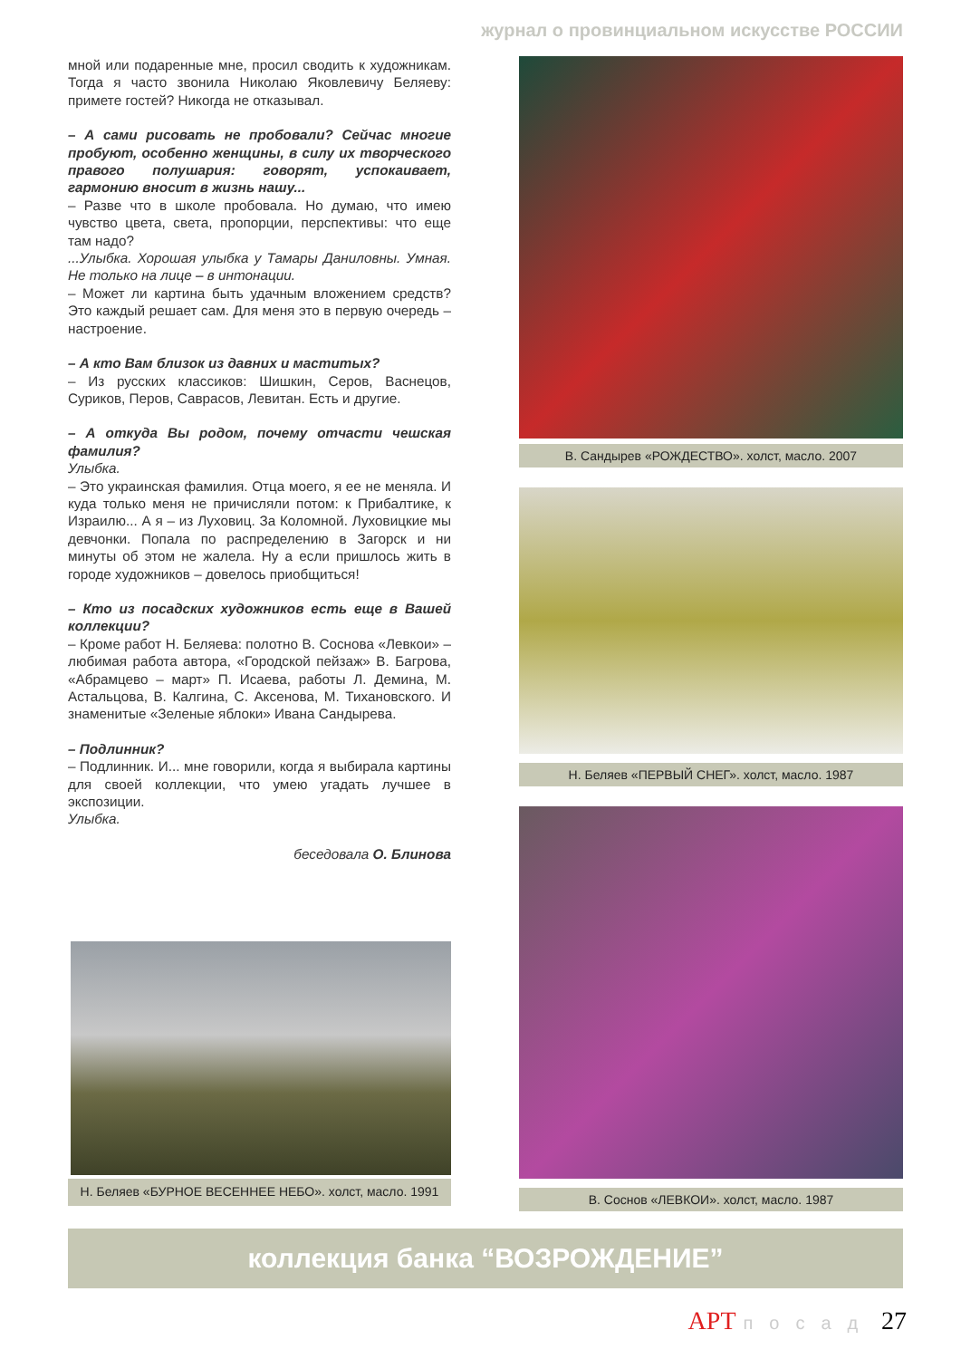журнал о провинциальном искусстве РОССИИ
мной или подаренные мне, просил сводить к художникам. Тогда я часто звонила Николаю Яковлевичу Беляеву: примете гостей? Никогда не отказывал.
– А сами рисовать не пробовали? Сейчас многие пробуют, особенно женщины, в силу их творческого правого полушария: говорят, успокаивает, гармонию вносит в жизнь нашу...
– Разве что в школе пробовала. Но думаю, что имею чувство цвета, света, пропорции, перспективы: что еще там надо?
...Улыбка. Хорошая улыбка у Тамары Даниловны. Умная. Не только на лице – в интонации.
– Может ли картина быть удачным вложением средств? Это каждый решает сам. Для меня это в первую очередь – настроение.
– А кто Вам близок из давних и маститых?
– Из русских классиков: Шишкин, Серов, Васнецов, Суриков, Перов, Саврасов, Левитан. Есть и другие.
– А откуда Вы родом, почему отчасти чешская фамилия?
Улыбка.
– Это украинская фамилия. Отца моего, я ее не меняла. И куда только меня не причисляли потом: к Прибалтике, к Израилю... А я – из Луховиц. За Коломной. Луховицкие мы девчонки. Попала по распределению в Загорск и ни минуты об этом не жалела. Ну а если пришлось жить в городе художников – довелось приобщиться!
– Кто из посадских художников есть еще в Вашей коллекции?
– Кроме работ Н. Беляева: полотно В. Соснова «Левкои» – любимая работа автора, «Городской пейзаж» В. Багрова, «Абрамцево – март» П. Исаева, работы Л. Демина, М. Астальцова, В. Калгина, С. Аксенова, М. Тихановского. И знаменитые «Зеленые яблоки» Ивана Сандырева.
– Подлинник?
– Подлинник. И... мне говорили, когда я выбирала картины для своей коллекции, что умею угадать лучшее в экспозиции.
Улыбка.
беседовала О. Блинова
Н. Беляев «БУРНОЕ ВЕСЕННЕЕ НЕБО». холст, масло. 1991
В. Сандырев «РОЖДЕСТВО». холст, масло. 2007
Н. Беляев «ПЕРВЫЙ СНЕГ». холст, масло. 1987
В. Соснов «ЛЕВКОИ». холст, масло. 1987
коллекция банка “ВОЗРОЖДЕНИЕ”
АРТ посад 27